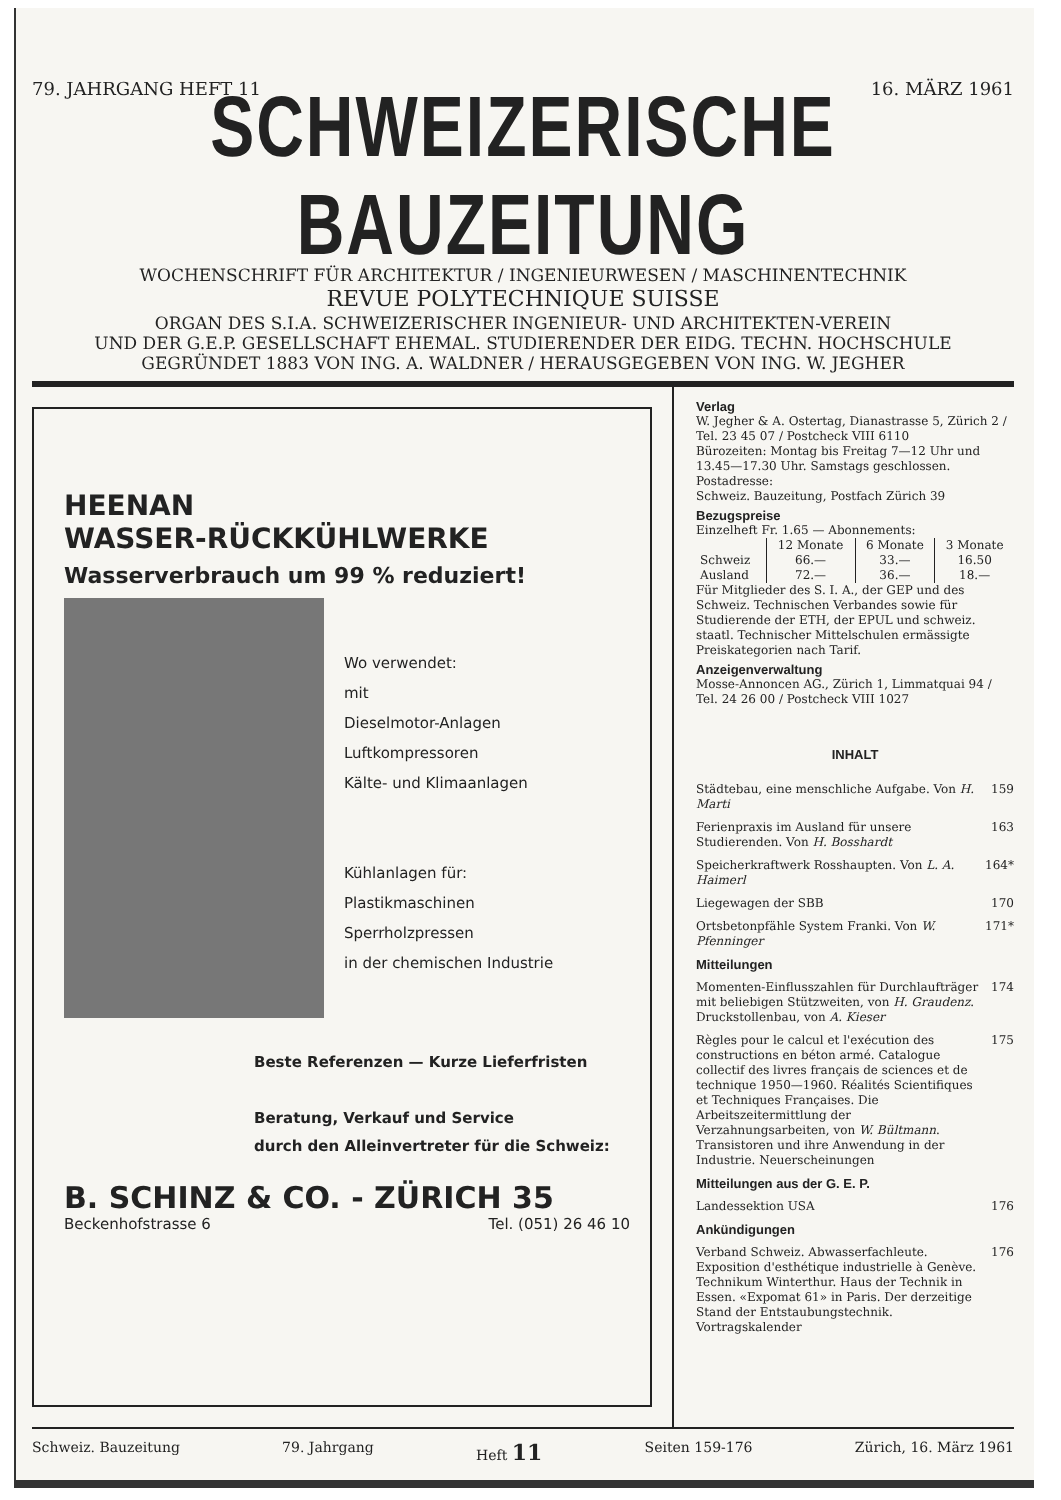79. JAHRGANG HEFT 11 16. MÄRZ 1961
SCHWEIZERISCHE BAUZEITUNG
WOCHENSCHRIFT FÜR ARCHITEKTUR / INGENIEURWESEN / MASCHINENTECHNIK
REVUE POLYTECHNIQUE SUISSE
ORGAN DES S.I.A. SCHWEIZERISCHER INGENIEUR- UND ARCHITEKTEN-VEREIN
UND DER G.E.P. GESELLSCHAFT EHEMAL. STUDIERENDER DER EIDG. TECHN. HOCHSCHULE
GEGRÜNDET 1883 VON ING. A. WALDNER / HERAUSGEGEBEN VON ING. W. JEGHER
HEENAN
WASSER-RÜCKKÜHLWERKE
Wasserverbrauch um 99 % reduziert!
Wo verwendet:
mit
Dieselmotor-Anlagen
Luftkompressoren
Kälte- und Klimaanlagen
Kühlanlagen für:
Plastikmaschinen
Sperrholzpressen
in der chemischen Industrie
Beste Referenzen — Kurze Lieferfristen
Beratung, Verkauf und Service
durch den Alleinvertreter für die Schweiz:
B. SCHINZ & CO. - ZÜRICH 35
Beckenhofstrasse 6 Tel. (051) 26 46 10
Verlag
W. Jegher & A. Ostertag, Dianastrasse 5, Zürich 2 / Tel. 23 45 07 / Postcheck VIII 6110
Bürozeiten: Montag bis Freitag 7—12 Uhr und 13.45—17.30 Uhr. Samstags geschlossen.
Postadresse:
Schweiz. Bauzeitung, Postfach Zürich 39
Bezugspreise
Einzelheft Fr. 1.65 — Abonnements:
| | 12 Monate | 6 Monate | 3 Monate |
| --- | --- | --- | --- |
| Schweiz | 66.— | 33.— | 16.50 |
| Ausland | 72.— | 36.— | 18.— |
Für Mitglieder des S. I. A., der GEP und des Schweiz. Technischen Verbandes sowie für Studierende der ETH, der EPUL und schweiz. staatl. Technischer Mittelschulen ermässigte Preiskategorien nach Tarif.
Anzeigenverwaltung
Mosse-Annoncen AG., Zürich 1, Limmatquai 94 / Tel. 24 26 00 / Postcheck VIII 1027
INHALT
Städtebau, eine menschliche Aufgabe. Von H. Marti 159
Ferienpraxis im Ausland für unsere Studierenden. Von H. Bosshardt 163
Speicherkraftwerk Rosshaupten. Von L. A. Haimerl 164*
Liegewagen der SBB 170
Ortsbetonpfähle System Franki. Von W. Pfenninger 171*
Mitteilungen
Momenten-Einflusszahlen für Durchlaufträger mit beliebigen Stützweiten, von H. Graudenz. Druckstollenbau, von A. Kieser 174
Règles pour le calcul et l'exécution des constructions en béton armé. Catalogue collectif des livres français de sciences et de technique 1950—1960. Réalités Scientifiques et Techniques Françaises. Die Arbeitszeitermittlung der Verzahnungsarbeiten, von W. Bültmann. Transistoren und ihre Anwendung in der Industrie. Neuerscheinungen 175
Mitteilungen aus der G. E. P.
Landessektion USA 176
Ankündigungen
Verband Schweiz. Abwasserfachleute. Exposition d'esthétique industrielle à Genève. Technikum Winterthur. Haus der Technik in Essen. «Expomat 61» in Paris. Der derzeitige Stand der Entstaubungstechnik. Vortragskalender 176
Schweiz. Bauzeitung 79. Jahrgang Heft 11 Seiten 159-176 Zürich, 16. März 1961